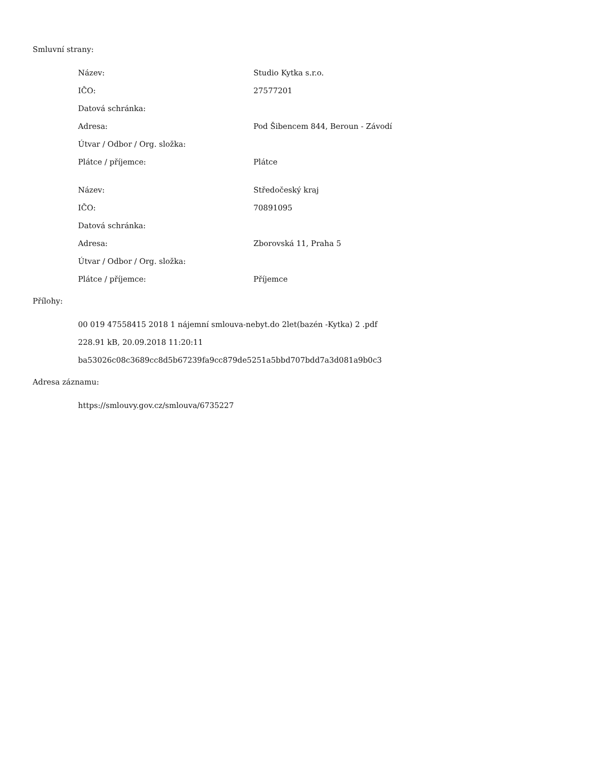Smluvní strany:
| Název: | Studio Kytka s.r.o. |
| IČO: | 27577201 |
| Datová schránka: | |
| Adresa: | Pod Šibencem 844, Beroun - Závodí |
| Útvar / Odbor / Org. složka: | |
| Plátce / příjemce: | Plátce |
| Název: | Středočeský kraj |
| IČO: | 70891095 |
| Datová schránka: | |
| Adresa: | Zborovská 11, Praha 5 |
| Útvar / Odbor / Org. složka: | |
| Plátce / příjemce: | Příjemce |
Přílohy:
00 019 47558415 2018 1 nájemní smlouva-nebyt.do 2let(bazén -Kytka) 2 .pdf
228.91 kB, 20.09.2018 11:20:11
ba53026c08c3689cc8d5b67239fa9cc879de5251a5bbd707bdd7a3d081a9b0c3
Adresa záznamu:
https://smlouvy.gov.cz/smlouva/6735227